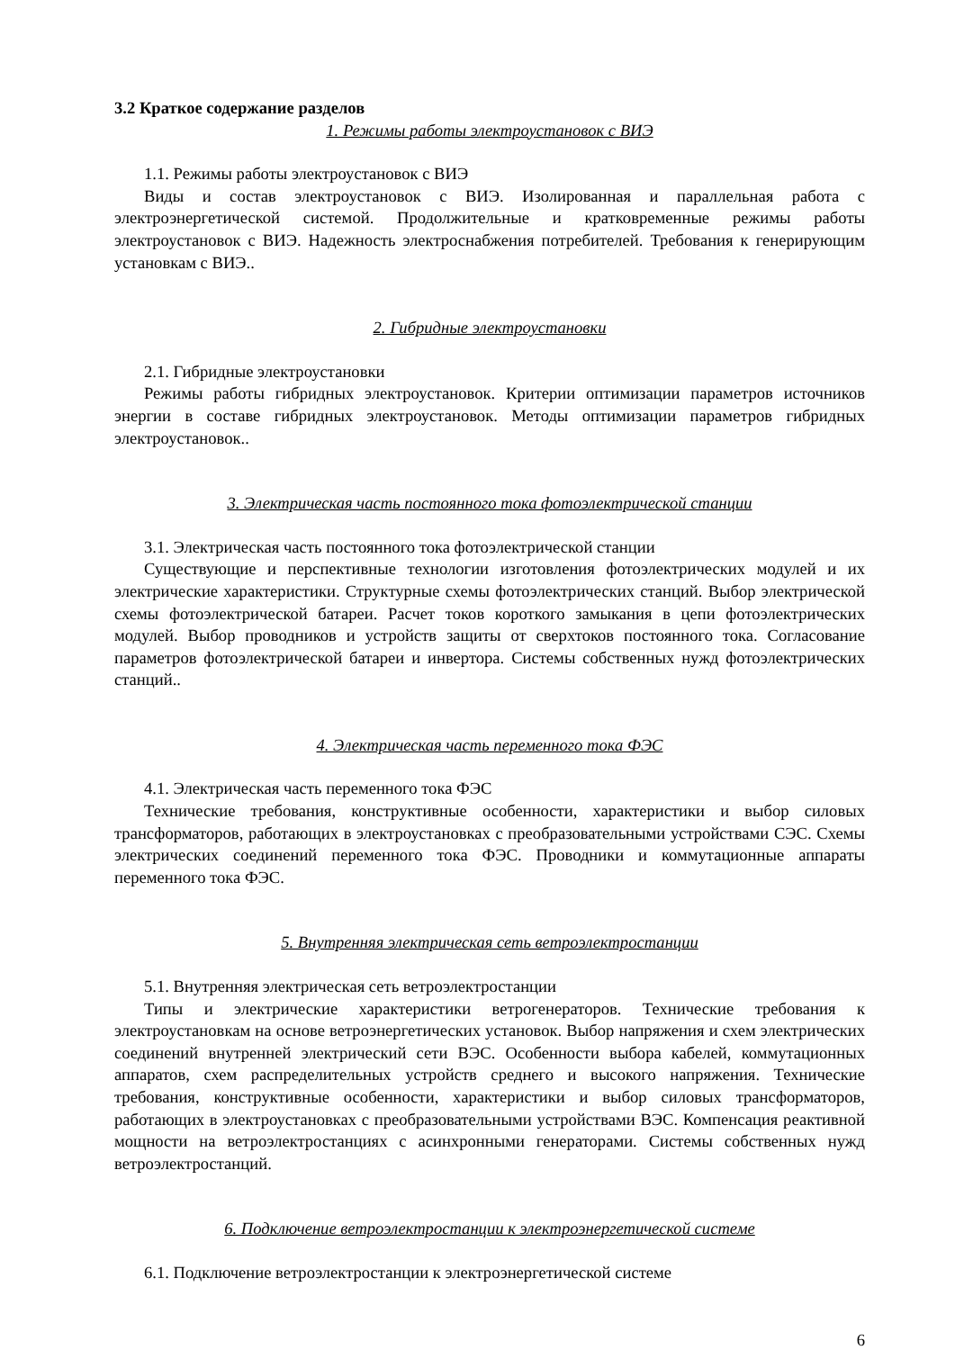3.2 Краткое содержание разделов
1. Режимы работы электроустановок с ВИЭ
1.1. Режимы работы электроустановок с ВИЭ
Виды и состав электроустановок с ВИЭ. Изолированная и параллельная работа с электроэнергетической системой. Продолжительные и кратковременные режимы работы электроустановок с ВИЭ. Надежность электроснабжения потребителей. Требования к генерирующим установкам с ВИЭ..
2. Гибридные электроустановки
2.1. Гибридные электроустановки
Режимы работы гибридных электроустановок. Критерии оптимизации параметров источников энергии в составе гибридных электроустановок. Методы оптимизации параметров гибридных электроустановок..
3. Электрическая часть постоянного тока фотоэлектрической станции
3.1. Электрическая часть постоянного тока фотоэлектрической станции
Существующие и перспективные технологии изготовления фотоэлектрических модулей и их электрические характеристики. Структурные схемы фотоэлектрических станций. Выбор электрической схемы фотоэлектрической батареи. Расчет токов короткого замыкания в цепи фотоэлектрических модулей. Выбор проводников и устройств защиты от сверхтоков постоянного тока. Согласование параметров фотоэлектрической батареи и инвертора. Системы собственных нужд фотоэлектрических станций..
4. Электрическая часть переменного тока ФЭС
4.1. Электрическая часть переменного тока ФЭС
Технические требования, конструктивные особенности, характеристики и выбор силовых трансформаторов, работающих в электроустановках с преобразовательными устройствами СЭС. Схемы электрических соединений переменного тока ФЭС. Проводники и коммутационные аппараты переменного тока ФЭС.
5. Внутренняя электрическая сеть ветроэлектростанции
5.1. Внутренняя электрическая сеть ветроэлектростанции
Типы и электрические характеристики ветрогенераторов. Технические требования к электроустановкам на основе ветроэнергетических установок. Выбор напряжения и схем электрических соединений внутренней электрический сети ВЭС. Особенности выбора кабелей, коммутационных аппаратов, схем распределительных устройств среднего и высокого напряжения. Технические требования, конструктивные особенности, характеристики и выбор силовых трансформаторов, работающих в электроустановках с преобразовательными устройствами ВЭС. Компенсация реактивной мощности на ветроэлектростанциях с асинхронными генераторами. Системы собственных нужд ветроэлектростанций.
6. Подключение ветроэлектростанции к электроэнергетической системе
6.1. Подключение ветроэлектростанции к электроэнергетической системе
6